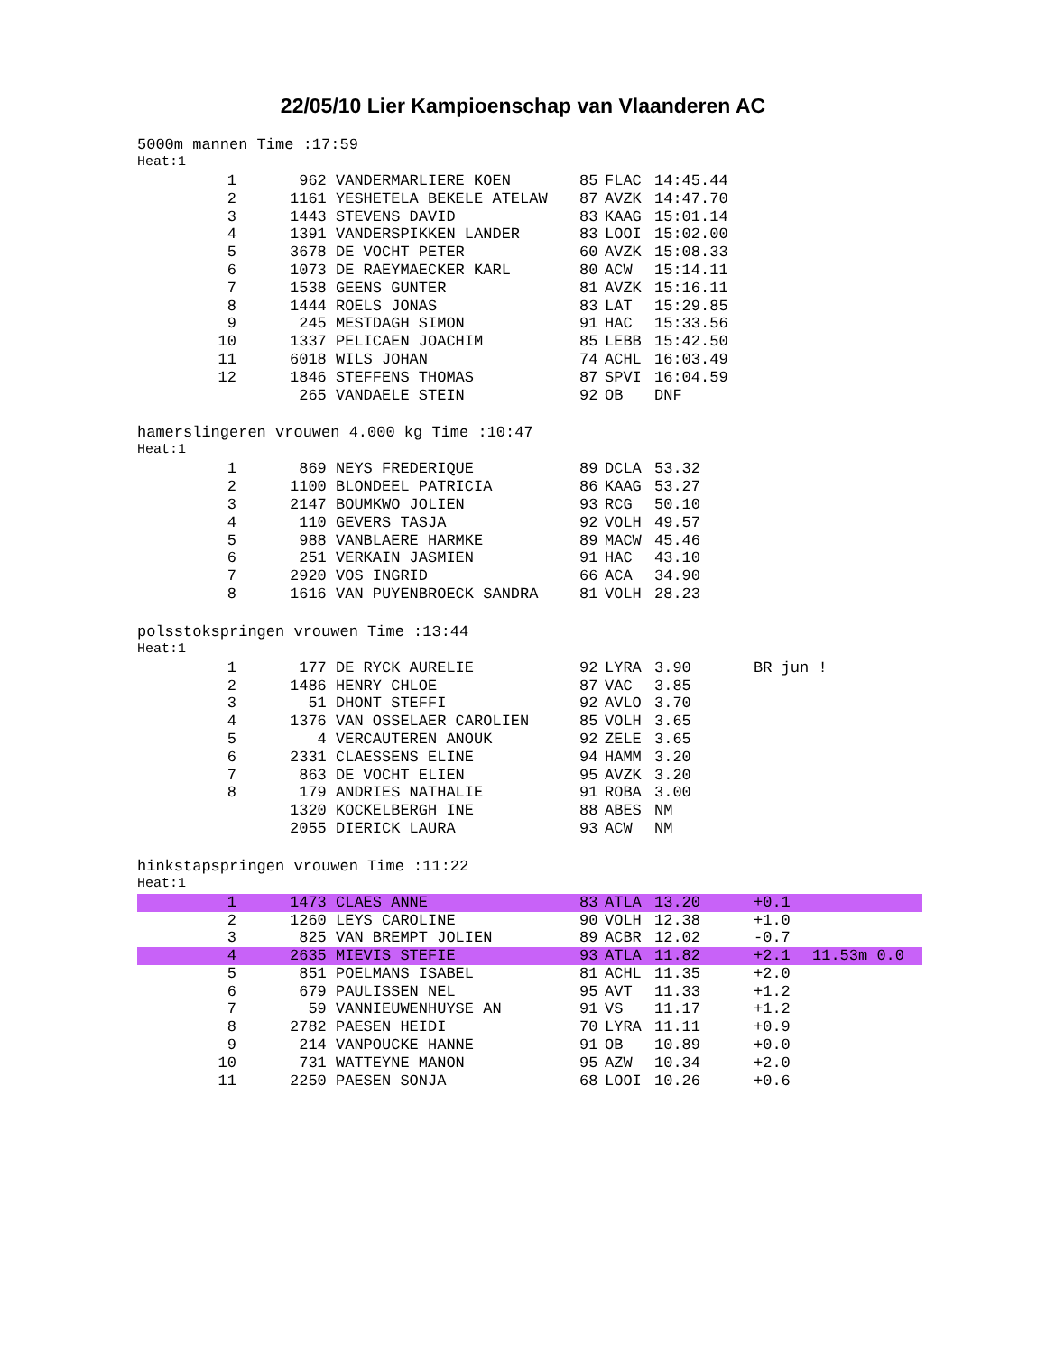22/05/10 Lier Kampioenschap van Vlaanderen AC
5000m mannen Time :17:59
Heat:1
| 1 | 962 | VANDERMARLIERE KOEN | 85 | FLAC | 14:45.44 | | |
| 2 | 1161 | YESHETELA BEKELE ATELAW | 87 | AVZK | 14:47.70 | | |
| 3 | 1443 | STEVENS DAVID | 83 | KAAG | 15:01.14 | | |
| 4 | 1391 | VANDERSPIKKEN LANDER | 83 | LOOI | 15:02.00 | | |
| 5 | 3678 | DE VOCHT PETER | 60 | AVZK | 15:08.33 | | |
| 6 | 1073 | DE RAEYMAECKER KARL | 80 | ACW | 15:14.11 | | |
| 7 | 1538 | GEENS GUNTER | 81 | AVZK | 15:16.11 | | |
| 8 | 1444 | ROELS JONAS | 83 | LAT | 15:29.85 | | |
| 9 | 245 | MESTDAGH SIMON | 91 | HAC | 15:33.56 | | |
| 10 | 1337 | PELICAEN JOACHIM | 85 | LEBB | 15:42.50 | | |
| 11 | 6018 | WILS JOHAN | 74 | ACHL | 16:03.49 | | |
| 12 | 1846 | STEFFENS THOMAS | 87 | SPVI | 16:04.59 | | |
| | 265 | VANDAELE STEIN | 92 | OB | DNF | | |
hamerslingeren vrouwen 4.000 kg Time :10:47
Heat:1
| 1 | 869 | NEYS FREDERIQUE | 89 | DCLA | 53.32 | | |
| 2 | 1100 | BLONDEEL PATRICIA | 86 | KAAG | 53.27 | | |
| 3 | 2147 | BOUMKWO JOLIEN | 93 | RCG | 50.10 | | |
| 4 | 110 | GEVERS TASJA | 92 | VOLH | 49.57 | | |
| 5 | 988 | VANBLAERE HARMKE | 89 | MACW | 45.46 | | |
| 6 | 251 | VERKAIN JASMIEN | 91 | HAC | 43.10 | | |
| 7 | 2920 | VOS INGRID | 66 | ACA | 34.90 | | |
| 8 | 1616 | VAN PUYENBROECK SANDRA | 81 | VOLH | 28.23 | | |
polsstokspringen vrouwen Time :13:44
Heat:1
| 1 | 177 | DE RYCK AURELIE | 92 | LYRA | 3.90 | BR jun ! | |
| 2 | 1486 | HENRY CHLOE | 87 | VAC | 3.85 | | |
| 3 | 51 | DHONT STEFFI | 92 | AVLO | 3.70 | | |
| 4 | 1376 | VAN OSSELAER CAROLIEN | 85 | VOLH | 3.65 | | |
| 5 | 4 | VERCAUTEREN ANOUK | 92 | ZELE | 3.65 | | |
| 6 | 2331 | CLAESSENS ELINE | 94 | HAMM | 3.20 | | |
| 7 | 863 | DE VOCHT ELIEN | 95 | AVZK | 3.20 | | |
| 8 | 179 | ANDRIES NATHALIE | 91 | ROBA | 3.00 | | |
| | 1320 | KOCKELBERGH INE | 88 | ABES | NM | | |
| | 2055 | DIERICK LAURA | 93 | ACW | NM | | |
hinkstapspringen vrouwen Time :11:22
Heat:1
| 1 | 1473 | CLAES ANNE | 83 | ATLA | 13.20 | +0.1 | |
| 2 | 1260 | LEYS CAROLINE | 90 | VOLH | 12.38 | +1.0 | |
| 3 | 825 | VAN BREMPT JOLIEN | 89 | ACBR | 12.02 | -0.7 | |
| 4 | 2635 | MIEVIS STEFIE | 93 | ATLA | 11.82 | +2.1 | 11.53m 0.0 |
| 5 | 851 | POELMANS ISABEL | 81 | ACHL | 11.35 | +2.0 | |
| 6 | 679 | PAULISSEN NEL | 95 | AVT | 11.33 | +1.2 | |
| 7 | 59 | VANNIEUWENHUYSE AN | 91 | VS | 11.17 | +1.2 | |
| 8 | 2782 | PAESEN HEIDI | 70 | LYRA | 11.11 | +0.9 | |
| 9 | 214 | VANPOUCKE HANNE | 91 | OB | 10.89 | +0.0 | |
| 10 | 731 | WATTEYNE MANON | 95 | AZW | 10.34 | +2.0 | |
| 11 | 2250 | PAESEN SONJA | 68 | LOOI | 10.26 | +0.6 | |